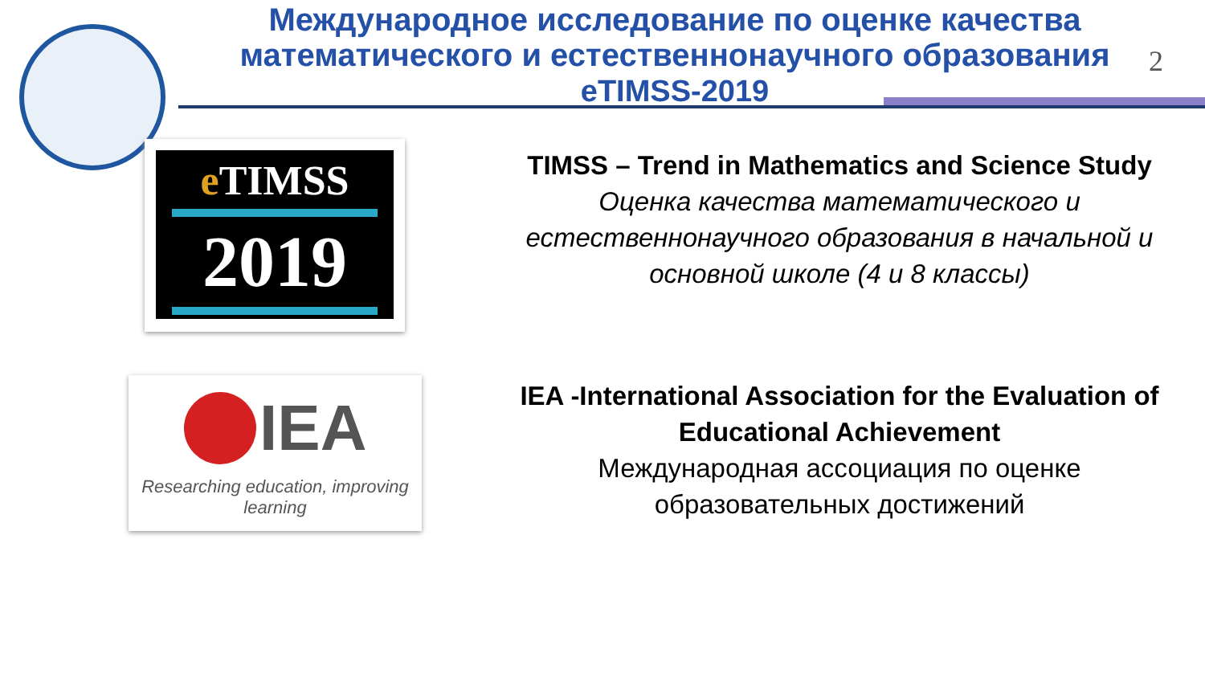Международное исследование по оценке качества математического и естественнонаучного образования
eTIMSS-2019
2
e TIMSS
2019
IEA
Researching education, improving learning
TIMSS – Trend in Mathematics and Science Study
Оценка качества математического и естественнонаучного образования в начальной и основной школе (4 и 8 классы)
IEA -International Association for the Evaluation of Educational Achievement
Международная ассоциация по оценке образовательных достижений